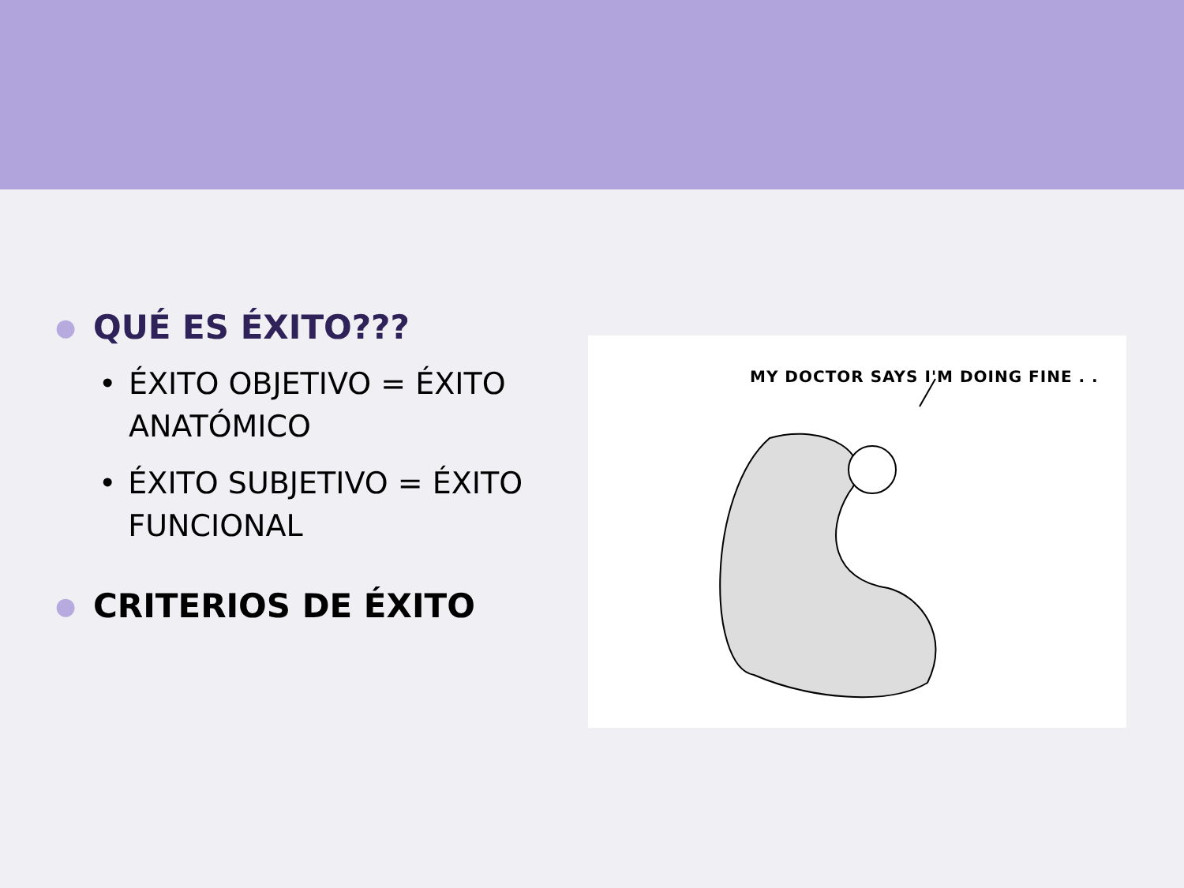● QUÉ ES ÉXITO???
• ÉXITO OBJETIVO = ÉXITO ANATÓMICO
• ÉXITO SUBJETIVO = ÉXITO FUNCIONAL
● CRITERIOS DE ÉXITO
MY DOCTOR SAYS I'M DOING FINE . .